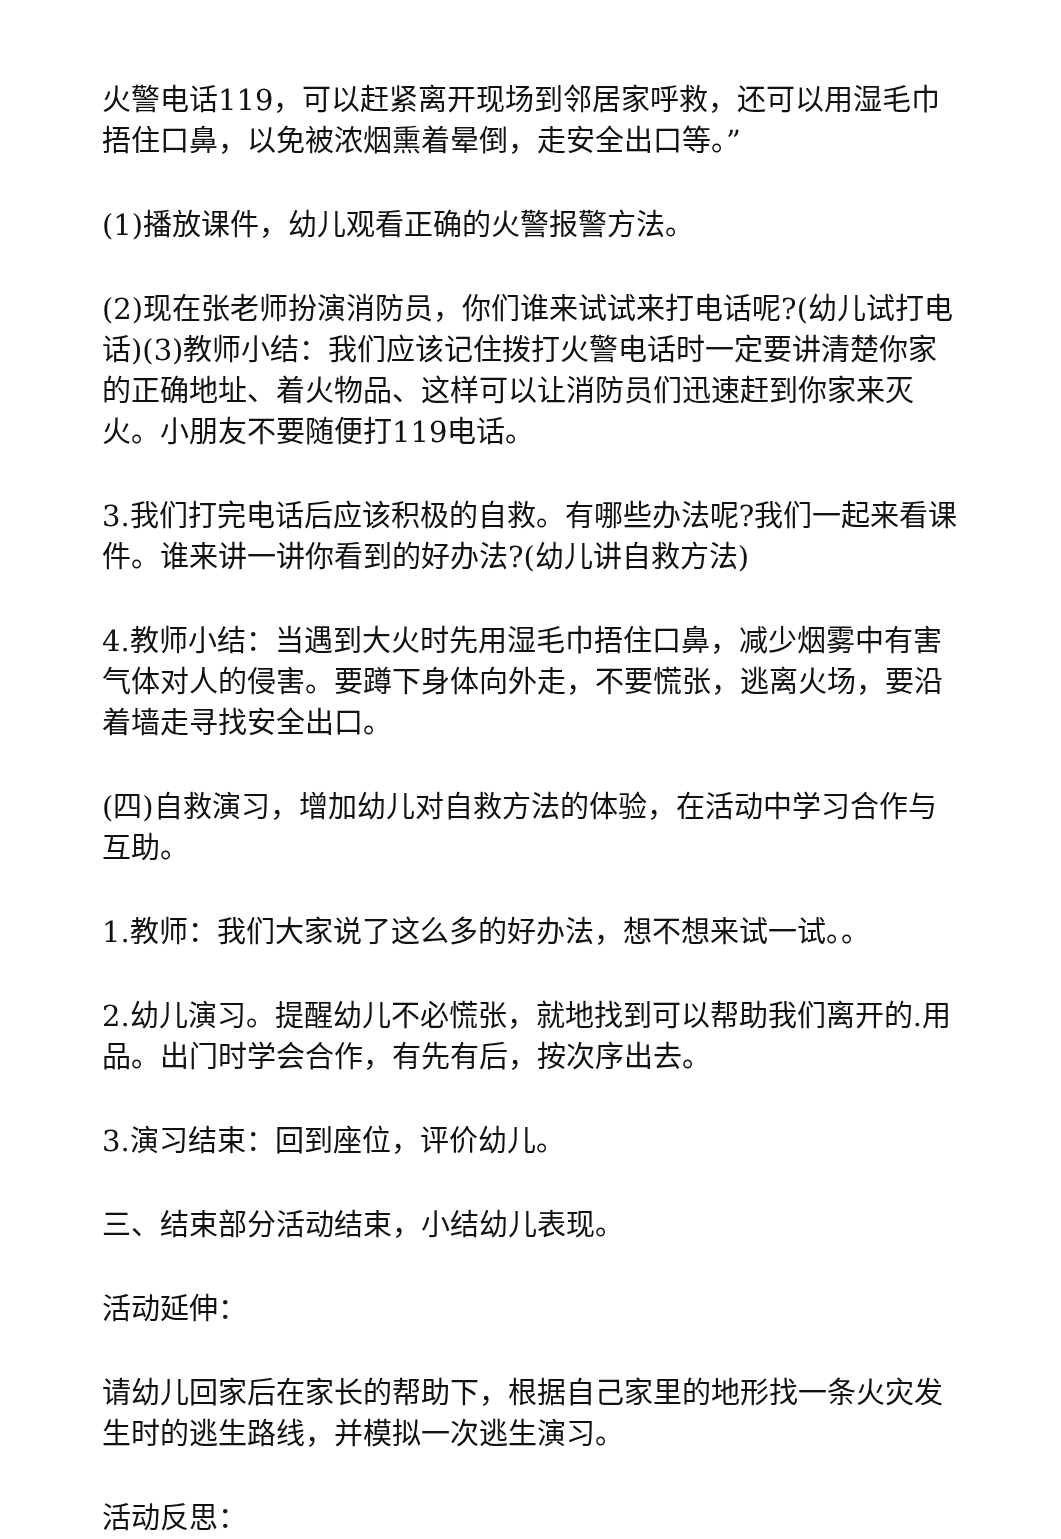火警电话119，可以赶紧离开现场到邻居家呼救，还可以用湿毛巾捂住口鼻，以免被浓烟熏着晕倒，走安全出口等。”
(1)播放课件，幼儿观看正确的火警报警方法。
(2)现在张老师扮演消防员，你们谁来试试来打电话呢?(幼儿试打电话)(3)教师小结：我们应该记住拨打火警电话时一定要讲清楚你家的正确地址、着火物品、这样可以让消防员们迅速赶到你家来灭火。小朋友不要随便打119电话。
3.我们打完电话后应该积极的自救。有哪些办法呢?我们一起来看课件。谁来讲一讲你看到的好办法?(幼儿讲自救方法)
4.教师小结：当遇到大火时先用湿毛巾捂住口鼻，减少烟雾中有害气体对人的侵害。要蹲下身体向外走，不要慌张，逃离火场，要沿着墙走寻找安全出口。
(四)自救演习，增加幼儿对自救方法的体验，在活动中学习合作与互助。
1.教师：我们大家说了这么多的好办法，想不想来试一试。。
2.幼儿演习。提醒幼儿不必慌张，就地找到可以帮助我们离开的.用品。出门时学会合作，有先有后，按次序出去。
3.演习结束：回到座位，评价幼儿。
三、结束部分活动结束，小结幼儿表现。
活动延伸：
请幼儿回家后在家长的帮助下，根据自己家里的地形找一条火灾发生时的逃生路线，并模拟一次逃生演习。
活动反思：